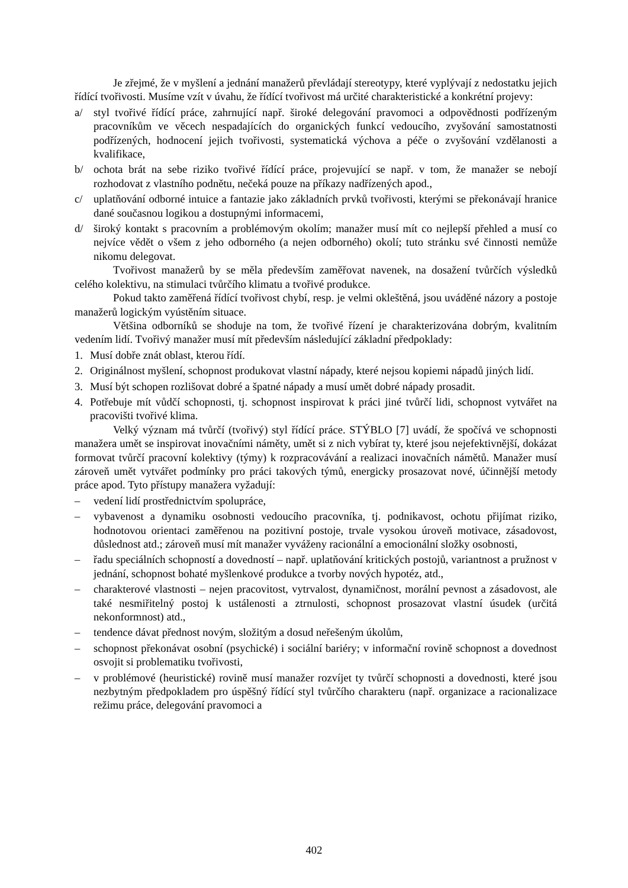Je zřejmé, že v myšlení a jednání manažerů převládají stereotypy, které vyplývají z nedostatku jejich řídící tvořivosti. Musíme vzít v úvahu, že řídící tvořivost má určité charakteristické a konkrétní projevy:
a/ styl tvořivé řídící práce, zahrnující např. široké delegování pravomoci a odpovědnosti podřízeným pracovníkům ve věcech nespadajících do organických funkcí vedoucího, zvyšování samostatnosti podřízených, hodnocení jejich tvořivosti, systematická výchova a péče o zvyšování vzdělanosti a kvalifikace,
b/ ochota brát na sebe riziko tvořivé řídící práce, projevující se např. v tom, že manažer se nebojí rozhodovat z vlastního podnětu, nečeká pouze na příkazy nadřízených apod.,
c/ uplatňování odborné intuice a fantazie jako základních prvků tvořivosti, kterými se překonávají hranice dané současnou logikou a dostupnými informacemi,
d/ široký kontakt s pracovním a problémovým okolím; manažer musí mít co nejlepší přehled a musí co nejvíce vědět o všem z jeho odborného (a nejen odborného) okolí; tuto stránku své činnosti nemůže nikomu delegovat.
Tvořivost manažerů by se měla především zaměřovat navenek, na dosažení tvůrčích výsledků celého kolektivu, na stimulaci tvůrčího klimatu a tvořivé produkce.
Pokud takto zaměřená řídící tvořivost chybí, resp. je velmi okleštěná, jsou uváděné názory a postoje manažerů logickým vyústěním situace.
Většina odborníků se shoduje na tom, že tvořivé řízení je charakterizována dobrým, kvalitním vedením lidí. Tvořivý manažer musí mít především následující základní předpoklady:
1. Musí dobře znát oblast, kterou řídí.
2. Originálnost myšlení, schopnost produkovat vlastní nápady, které nejsou kopiemi nápadů jiných lidí.
3. Musí být schopen rozlišovat dobré a špatné nápady a musí umět dobré nápady prosadit.
4. Potřebuje mít vůdčí schopnosti, tj. schopnost inspirovat k práci jiné tvůrčí lidi, schopnost vytvářet na pracovišti tvořivé klima.
Velký význam má tvůrčí (tvořivý) styl řídící práce. STÝBLO [7] uvádí, že spočívá ve schopnosti manažera umět se inspirovat inovačními náměty, umět si z nich vybírat ty, které jsou nejefektivnější, dokázat formovat tvůrčí pracovní kolektivy (týmy) k rozpracovávání a realizaci inovačních námětů. Manažer musí zároveň umět vytvářet podmínky pro práci takových týmů, energicky prosazovat nové, účinnější metody práce apod. Tyto přístupy manažera vyžadují:
– vedení lidí prostřednictvím spolupráce,
– vybavenost a dynamiku osobnosti vedoucího pracovníka, tj. podnikavost, ochotu přijímat riziko, hodnotovou orientaci zaměřenou na pozitivní postoje, trvale vysokou úroveň motivace, zásadovost, důslednost atd.; zároveň musí mít manažer vyváženy racionální a emocionální složky osobnosti,
– řadu speciálních schopností a dovedností – např. uplatňování kritických postojů, variantnost a pružnost v jednání, schopnost bohaté myšlenkové produkce a tvorby nových hypotéz, atd.,
– charakterové vlastnosti – nejen pracovitost, vytrvalost, dynamičnost, morální pevnost a zásadovost, ale také nesmiřitelný postoj k ustálenosti a ztrnulosti, schopnost prosazovat vlastní úsudek (určitá nekonformnost) atd.,
– tendence dávat přednost novým, složitým a dosud neřešeným úkolům,
– schopnost překonávat osobní (psychické) i sociální bariéry; v informační rovině schopnost a dovednost osvojit si problematiku tvořivosti,
– v problémové (heuristické) rovině musí manažer rozvíjet ty tvůrčí schopnosti a dovednosti, které jsou nezbytným předpokladem pro úspěšný řídící styl tvůrčího charakteru (např. organizace a racionalizace režimu práce, delegování pravomoci a
402